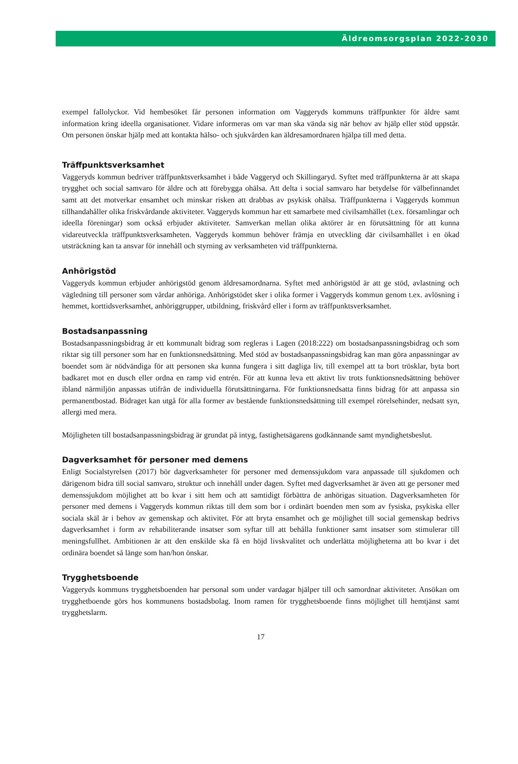Äldreomsorgsplan 2022-2030
exempel fallolyckor. Vid hembesöket får personen information om Vaggeryds kommuns träffpunkter för äldre samt information kring ideella organisationer. Vidare informeras om var man ska vända sig när behov av hjälp eller stöd uppstår. Om personen önskar hjälp med att kontakta hälso- och sjukvården kan äldresamordnaren hjälpa till med detta.
Träffpunktsverksamhet
Vaggeryds kommun bedriver träffpunktsverksamhet i både Vaggeryd och Skillingaryd. Syftet med träffpunkterna är att skapa trygghet och social samvaro för äldre och att förebygga ohälsa. Att delta i social samvaro har betydelse för välbefinnandet samt att det motverkar ensamhet och minskar risken att drabbas av psykisk ohälsa. Träffpunkterna i Vaggeryds kommun tillhandahåller olika friskvårdande aktiviteter. Vaggeryds kommun har ett samarbete med civilsamhället (t.ex. församlingar och ideella föreningar) som också erbjuder aktiviteter. Samverkan mellan olika aktörer är en förutsättning för att kunna vidareutveckla träffpunktsverksamheten. Vaggeryds kommun behöver främja en utveckling där civilsamhället i en ökad utsträckning kan ta ansvar för innehåll och styrning av verksamheten vid träffpunkterna.
Anhörigstöd
Vaggeryds kommun erbjuder anhörigstöd genom äldresamordnarna. Syftet med anhörigstöd är att ge stöd, avlastning och vägledning till personer som vårdar anhöriga. Anhörigstödet sker i olika former i Vaggeryds kommun genom t.ex. avlösning i hemmet, korttidsverksamhet, anhöriggrupper, utbildning, friskvård eller i form av träffpunktsverksamhet.
Bostadsanpassning
Bostadsanpassningsbidrag är ett kommunalt bidrag som regleras i Lagen (2018:222) om bostadsanpassningsbidrag och som riktar sig till personer som har en funktionsnedsättning. Med stöd av bostadsanpassningsbidrag kan man göra anpassningar av boendet som är nödvändiga för att personen ska kunna fungera i sitt dagliga liv, till exempel att ta bort trösklar, byta bort badkaret mot en dusch eller ordna en ramp vid entrén. För att kunna leva ett aktivt liv trots funktionsnedsättning behöver ibland närmiljön anpassas utifrån de individuella förutsättningarna. För funktionsnedsatta finns bidrag för att anpassa sin permanentbostad. Bidraget kan utgå för alla former av bestående funktionsnedsättning till exempel rörelsehinder, nedsatt syn, allergi med mera.
Möjligheten till bostadsanpassningsbidrag är grundat på intyg, fastighetsägarens godkännande samt myndighetsbeslut.
Dagverksamhet för personer med demens
Enligt Socialstyrelsen (2017) bör dagverksamheter för personer med demenssjukdom vara anpassade till sjukdomen och därigenom bidra till social samvaro, struktur och innehåll under dagen. Syftet med dagverksamhet är även att ge personer med demenssjukdom möjlighet att bo kvar i sitt hem och att samtidigt förbättra de anhörigas situation. Dagverksamheten för personer med demens i Vaggeryds kommun riktas till dem som bor i ordinärt boenden men som av fysiska, psykiska eller sociala skäl är i behov av gemenskap och aktivitet. För att bryta ensamhet och ge möjlighet till social gemenskap bedrivs dagverksamhet i form av rehabiliterande insatser som syftar till att behålla funktioner samt insatser som stimulerar till meningsfullhet. Ambitionen är att den enskilde ska få en höjd livskvalitet och underlätta möjligheterna att bo kvar i det ordinära boendet så länge som han/hon önskar.
Trygghetsboende
Vaggeryds kommuns trygghetsboenden har personal som under vardagar hjälper till och samordnar aktiviteter. Ansökan om trygghetboende görs hos kommunens bostadsbolag. Inom ramen för trygghetsboende finns möjlighet till hemtjänst samt trygghetslarm.
17